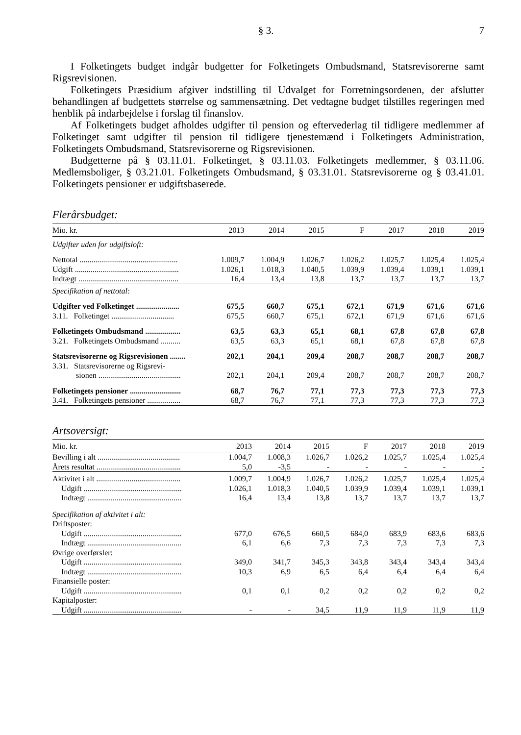§ 3. 7
I Folketingets budget indgår budgetter for Folketingets Ombudsmand, Statsrevisorerne samt Rigsrevisionen.
Folketingets Præsidium afgiver indstilling til Udvalget for Forretningsordenen, der afslutter behandlingen af budgettets størrelse og sammensætning. Det vedtagne budget tilstilles regeringen med henblik på indarbejdelse i forslag til finanslov.
Af Folketingets budget afholdes udgifter til pension og eftervederlag til tidligere medlemmer af Folketinget samt udgifter til pension til tidligere tjenestemænd i Folketingets Administration, Folketingets Ombudsmand, Statsrevisorerne og Rigsrevisionen.
Budgetterne på § 03.11.01. Folketinget, § 03.11.03. Folketingets medlemmer, § 03.11.06. Medlemsboliger, § 03.21.01. Folketingets Ombudsmand, § 03.31.01. Statsrevisorerne og § 03.41.01. Folketingets pensioner er udgiftsbaserede.
Flerårsbudget:
| Mio. kr. | 2013 | 2014 | 2015 | F | 2017 | 2018 | 2019 |
| --- | --- | --- | --- | --- | --- | --- | --- |
| Udgifter uden for udgiftsloft: | | | | | | | |
| Nettotal .................................................. | 1.009,7 | 1.004,9 | 1.026,7 | 1.026,2 | 1.025,7 | 1.025,4 | 1.025,4 |
| Udgift ..................................................... | 1.026,1 | 1.018,3 | 1.040,5 | 1.039,9 | 1.039,4 | 1.039,1 | 1.039,1 |
| Indtægt ................................................... | 16,4 | 13,4 | 13,8 | 13,7 | 13,7 | 13,7 | 13,7 |
| Specifikation af nettotal: | | | | | | | |
| Udgifter ved Folketinget ...................... | 675,5 | 660,7 | 675,1 | 672,1 | 671,9 | 671,6 | 671,6 |
| 3.11. Folketinget ................................ | 675,5 | 660,7 | 675,1 | 672,1 | 671,9 | 671,6 | 671,6 |
| Folketingets Ombudsmand .................. | 63,5 | 63,3 | 65,1 | 68,1 | 67,8 | 67,8 | 67,8 |
| 3.21. Folketingets Ombudsmand .......... | 63,5 | 63,3 | 65,1 | 68,1 | 67,8 | 67,8 | 67,8 |
| Statsrevisorerne og Rigsrevisionen ........ | 202,1 | 204,1 | 209,4 | 208,7 | 208,7 | 208,7 | 208,7 |
| 3.31. Statsrevisorerne og Rigsrevi- sionen .......................................... | 202,1 | 204,1 | 209,4 | 208,7 | 208,7 | 208,7 | 208,7 |
| Folketingets pensioner .......................... | 68,7 | 76,7 | 77,1 | 77,3 | 77,3 | 77,3 | 77,3 |
| 3.41. Folketingets pensioner ................. | 68,7 | 76,7 | 77,1 | 77,3 | 77,3 | 77,3 | 77,3 |
Artsoversigt:
| Mio. kr. | 2013 | 2014 | 2015 | F | 2017 | 2018 | 2019 |
| --- | --- | --- | --- | --- | --- | --- | --- |
| Bevilling i alt .......................................... | 1.004,7 | 1.008,3 | 1.026,7 | 1.026,2 | 1.025,7 | 1.025,4 | 1.025,4 |
| Årets resultat ........................................... | 5,0 | -3,5 | - | - | - | - | - |
| Aktivitet i alt ........................................... | 1.009,7 | 1.004,9 | 1.026,7 | 1.026,2 | 1.025,7 | 1.025,4 | 1.025,4 |
| Udgift .................................................. | 1.026,1 | 1.018,3 | 1.040,5 | 1.039,9 | 1.039,4 | 1.039,1 | 1.039,1 |
| Indtægt ................................................ | 16,4 | 13,4 | 13,8 | 13,7 | 13,7 | 13,7 | 13,7 |
| Specifikation af aktivitet i alt: | | | | | | | |
| Driftsposter: | | | | | | | |
| Udgift .................................................. | 677,0 | 676,5 | 660,5 | 684,0 | 683,9 | 683,6 | 683,6 |
| Indtægt ................................................ | 6,1 | 6,6 | 7,3 | 7,3 | 7,3 | 7,3 | 7,3 |
| Øvrige overførsler: | | | | | | | |
| Udgift .................................................. | 349,0 | 341,7 | 345,3 | 343,8 | 343,4 | 343,4 | 343,4 |
| Indtægt ................................................ | 10,3 | 6,9 | 6,5 | 6,4 | 6,4 | 6,4 | 6,4 |
| Finansielle poster: | | | | | | | |
| Udgift .................................................. | 0,1 | 0,1 | 0,2 | 0,2 | 0,2 | 0,2 | 0,2 |
| Kapitalposter: | | | | | | | |
| Udgift .................................................. | - | - | 34,5 | 11,9 | 11,9 | 11,9 | 11,9 |